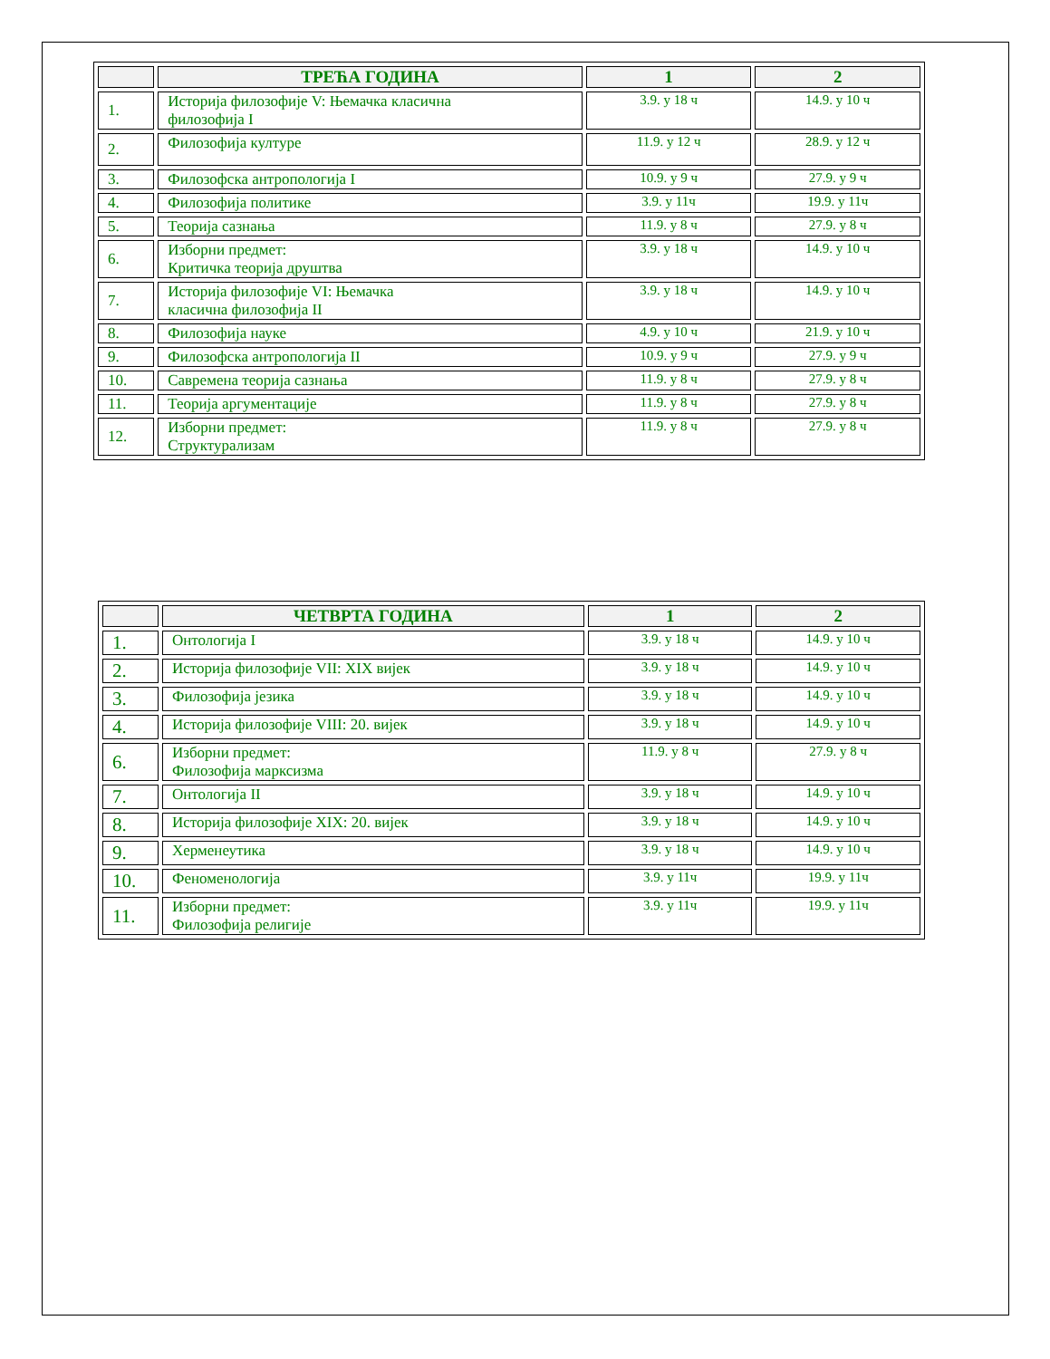| | ТРЕЋА ГОДИНА | 1 | 2 |
| --- | --- | --- | --- |
| 1. | Историја филозофије V: Њемачка класична филозофија I | 3.9. у 18 ч | 14.9. у 10 ч |
| 2. | Филозофија културе | 11.9. у 12 ч | 28.9. у 12 ч |
| 3. | Филозофска антропологија I | 10.9. у 9 ч | 27.9. у 9 ч |
| 4. | Филозофија политике | 3.9. у 11ч | 19.9. у 11ч |
| 5. | Теорија сазнања | 11.9. у 8 ч | 27.9. у 8 ч |
| 6. | Изборни предмет: Критичка теорија друштва | 3.9. у 18 ч | 14.9. у 10 ч |
| 7. | Историја филозофије VI: Њемачка класична филозофија II | 3.9. у 18 ч | 14.9. у 10 ч |
| 8. | Филозофија науке | 4.9. у 10 ч | 21.9. у 10 ч |
| 9. | Филозофска антропологија II | 10.9. у 9 ч | 27.9. у 9 ч |
| 10. | Савремена теорија сазнања | 11.9. у 8 ч | 27.9. у 8 ч |
| 11. | Теорија аргументације | 11.9. у 8 ч | 27.9. у 8 ч |
| 12. | Изборни предмет: Структурализам | 11.9. у 8 ч | 27.9. у 8 ч |
| | ЧЕТВРТА ГОДИНА | 1 | 2 |
| --- | --- | --- | --- |
| 1. | Онтологија I | 3.9. у 18 ч | 14.9. у 10 ч |
| 2. | Историја филозофије VII: XIX вијек | 3.9. у 18 ч | 14.9. у 10 ч |
| 3. | Филозофија језика | 3.9. у 18 ч | 14.9. у 10 ч |
| 4. | Историја филозофије VIII: 20. вијек | 3.9. у 18 ч | 14.9. у 10 ч |
| 6. | Изборни предмет: Филозофија марксизма | 11.9. у 8 ч | 27.9. у 8 ч |
| 7. | Онтологија II | 3.9. у 18 ч | 14.9. у 10 ч |
| 8. | Историја филозофије XIX: 20. вијек | 3.9. у 18 ч | 14.9. у 10 ч |
| 9. | Херменеутика | 3.9. у 18 ч | 14.9. у 10 ч |
| 10. | Феноменологија | 3.9. у 11ч | 19.9. у 11ч |
| 11. | Изборни предмет: Филозофија религије | 3.9. у 11ч | 19.9. у 11ч |